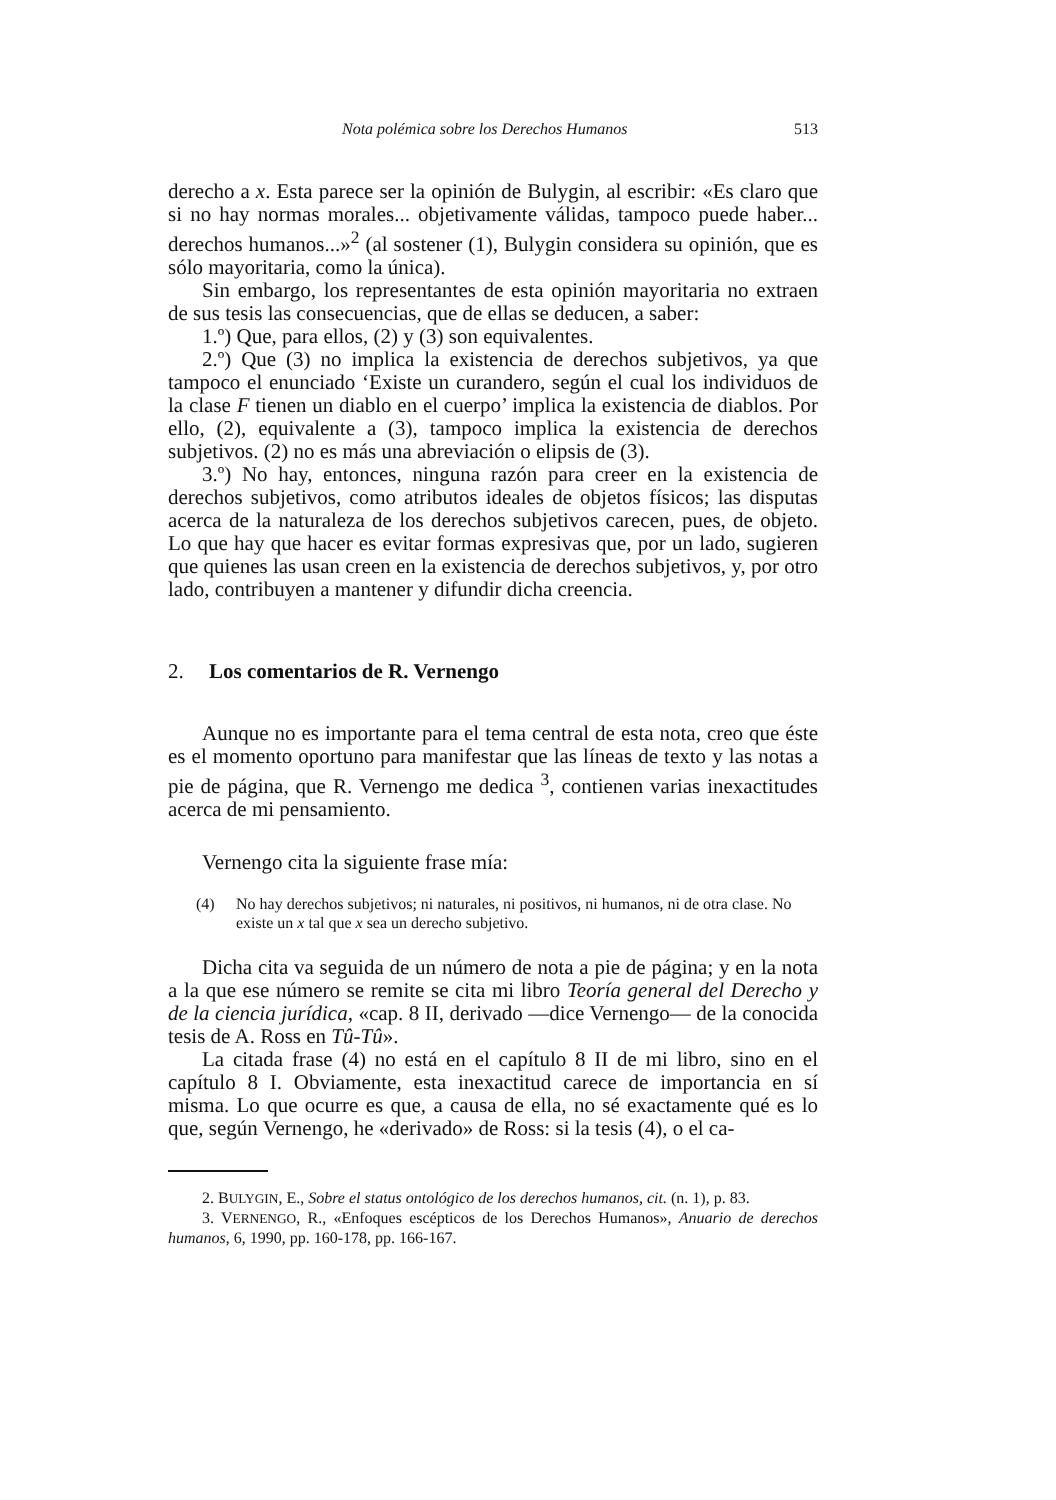Nota polémica sobre los Derechos Humanos 513
derecho a x. Esta parece ser la opinión de Bulygin, al escribir: «Es claro que si no hay normas morales... objetivamente válidas, tampoco puede haber... derechos humanos...»<sup>2</sup> (al sostener (1), Bulygin considera su opinión, que es sólo mayoritaria, como la única).
Sin embargo, los representantes de esta opinión mayoritaria no extraen de sus tesis las consecuencias, que de ellas se deducen, a saber:
1.º) Que, para ellos, (2) y (3) son equivalentes.
2.º) Que (3) no implica la existencia de derechos subjetivos, ya que tampoco el enunciado ‘Existe un curandero, según el cual los individuos de la clase F tienen un diablo en el cuerpo’ implica la existencia de diablos. Por ello, (2), equivalente a (3), tampoco implica la existencia de derechos subjetivos. (2) no es más una abreviación o elipsis de (3).
3.º) No hay, entonces, ninguna razón para creer en la existencia de derechos subjetivos, como atributos ideales de objetos físicos; las disputas acerca de la naturaleza de los derechos subjetivos carecen, pues, de objeto. Lo que hay que hacer es evitar formas expresivas que, por un lado, sugieren que quienes las usan creen en la existencia de derechos subjetivos, y, por otro lado, contribuyen a mantener y difundir dicha creencia.
2. Los comentarios de R. Vernengo
Aunque no es importante para el tema central de esta nota, creo que éste es el momento oportuno para manifestar que las líneas de texto y las notas a pie de página, que R. Vernengo me dedica <sup>3</sup>, contienen varias inexactitudes acerca de mi pensamiento.
Vernengo cita la siguiente frase mía:
(4) No hay derechos subjetivos; ni naturales, ni positivos, ni humanos, ni de otra clase. No existe un x tal que x sea un derecho subjetivo.
Dicha cita va seguida de un número de nota a pie de página; y en la nota a la que ese número se remite se cita mi libro Teoría general del Derecho y de la ciencia jurídica, «cap. 8 II, derivado —dice Vernengo— de la conocida tesis de A. Ross en Tû-Tû».
La citada frase (4) no está en el capítulo 8 II de mi libro, sino en el capítulo 8 I. Obviamente, esta inexactitud carece de importancia en sí misma. Lo que ocurre es que, a causa de ella, no sé exactamente qué es lo que, según Vernengo, he «derivado» de Ross: si la tesis (4), o el ca-
2. BULYGIN, E., Sobre el status ontológico de los derechos humanos, cit. (n. 1), p. 83.
3. VERNENGO, R., «Enfoques escépticos de los Derechos Humanos», Anuario de derechos humanos, 6, 1990, pp. 160-178, pp. 166-167.